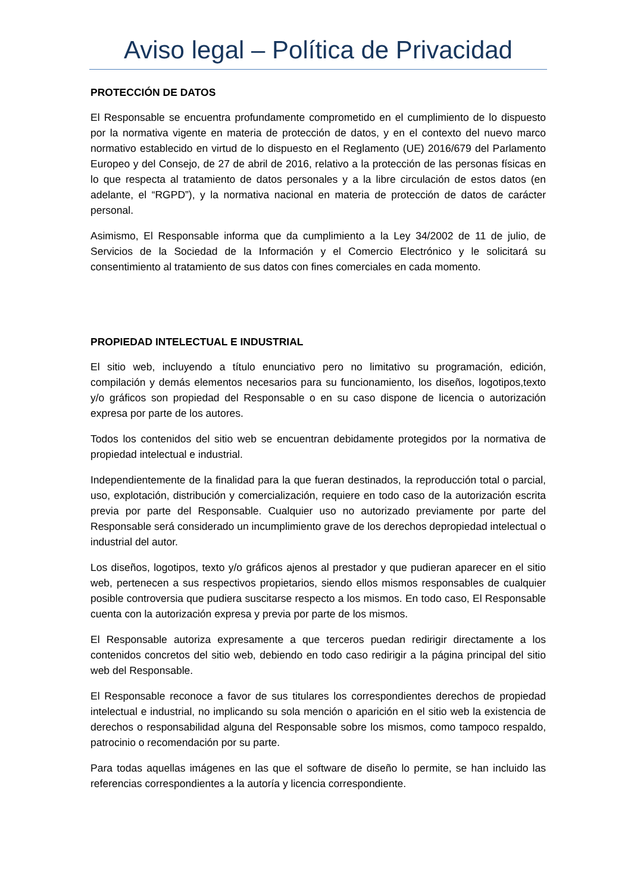Aviso legal – Política de Privacidad
PROTECCIÓN DE DATOS
El Responsable se encuentra profundamente comprometido en el cumplimiento de lo dispuesto por la normativa vigente en materia de protección de datos, y en el contexto del nuevo marco normativo establecido en virtud de lo dispuesto en el Reglamento (UE) 2016/679 del Parlamento Europeo y del Consejo, de 27 de abril de 2016, relativo a la protección de las personas físicas en lo que respecta al tratamiento de datos personales y a la libre circulación de estos datos (en adelante, el “RGPD”), y la normativa nacional en materia de protección de datos de carácter personal.
Asimismo, El Responsable informa que da cumplimiento a la Ley 34/2002 de 11 de julio, de Servicios de la Sociedad de la Información y el Comercio Electrónico y le solicitará su consentimiento al tratamiento de sus datos con fines comerciales en cada momento.
PROPIEDAD INTELECTUAL E INDUSTRIAL
El sitio web, incluyendo a título enunciativo pero no limitativo su programación, edición, compilación y demás elementos necesarios para su funcionamiento, los diseños, logotipos,texto y/o gráficos son propiedad del Responsable o en su caso dispone de licencia o autorización expresa por parte de los autores.
Todos los contenidos del sitio web se encuentran debidamente protegidos por la normativa de propiedad intelectual e industrial.
Independientemente de la finalidad para la que fueran destinados, la reproducción total o parcial, uso, explotación, distribución y comercialización, requiere en todo caso de la autorización escrita previa por parte del Responsable. Cualquier uso no autorizado previamente por parte del Responsable será considerado un incumplimiento grave de los derechos depropiedad intelectual o industrial del autor.
Los diseños, logotipos, texto y/o gráficos ajenos al prestador y que pudieran aparecer en el sitio web, pertenecen a sus respectivos propietarios, siendo ellos mismos responsables de cualquier posible controversia que pudiera suscitarse respecto a los mismos. En todo caso, El Responsable cuenta con la autorización expresa y previa por parte de los mismos.
El Responsable autoriza expresamente a que terceros puedan redirigir directamente a los contenidos concretos del sitio web, debiendo en todo caso redirigir a la página principal del sitio web del Responsable.
El Responsable reconoce a favor de sus titulares los correspondientes derechos de propiedad intelectual e industrial, no implicando su sola mención o aparición en el sitio web la existencia de derechos o responsabilidad alguna del Responsable sobre los mismos, como tampoco respaldo, patrocinio o recomendación por su parte.
Para todas aquellas imágenes en las que el software de diseño lo permite, se han incluido las referencias correspondientes a la autoría y licencia correspondiente.